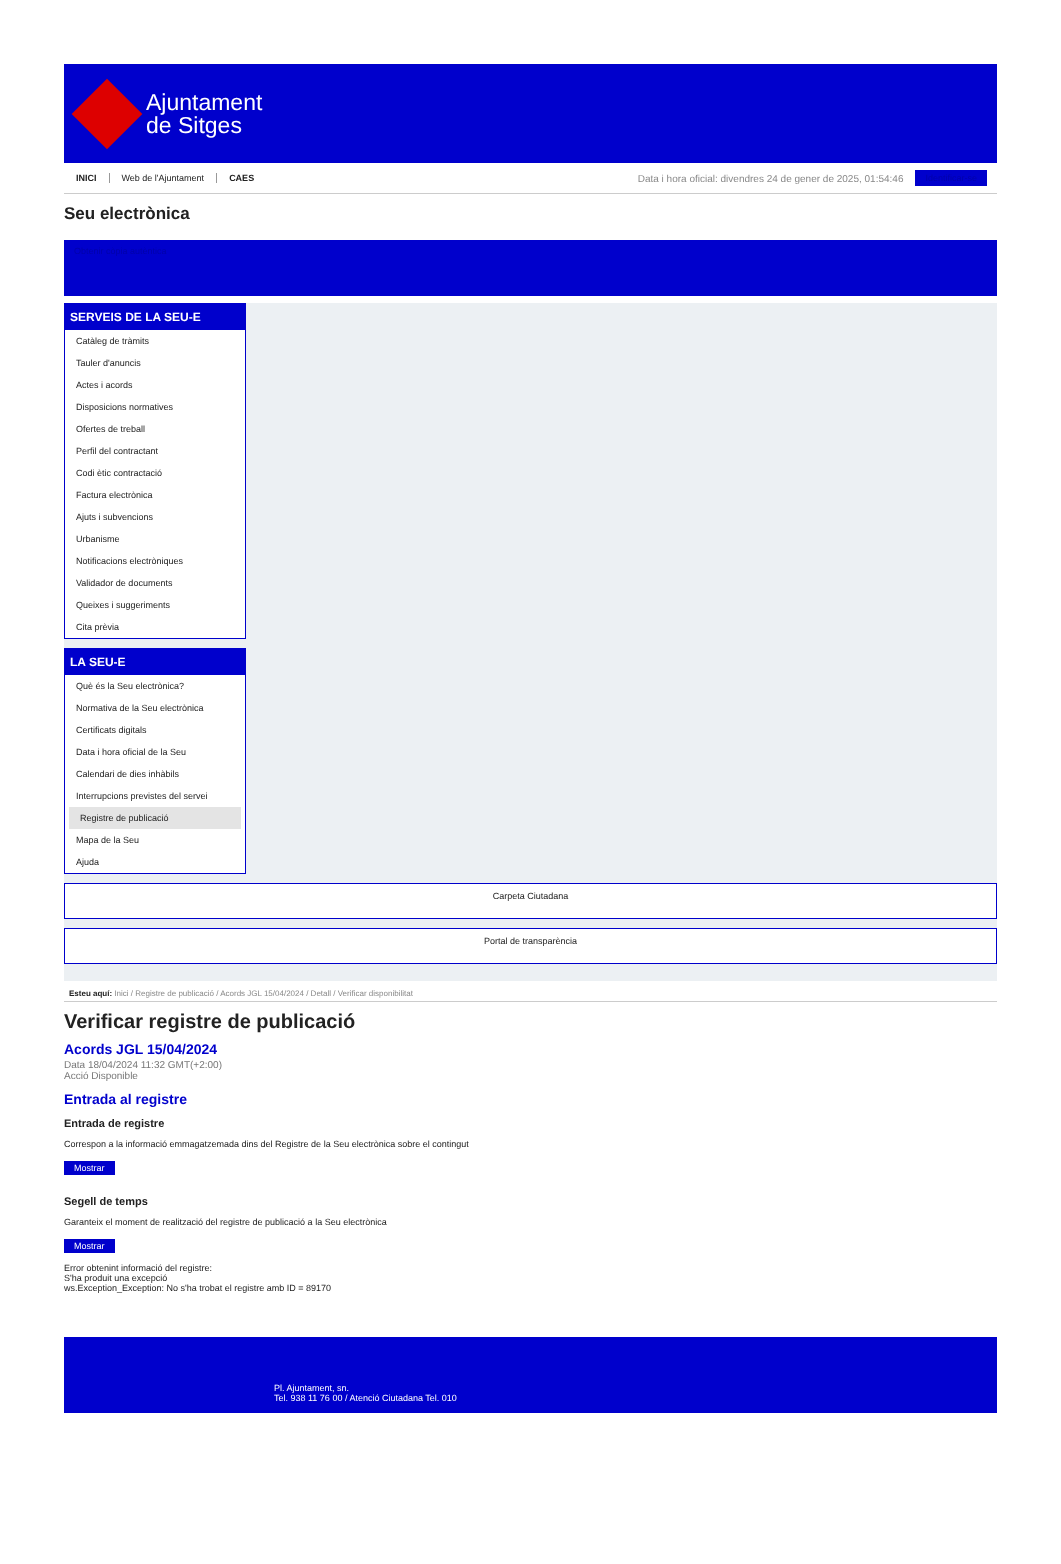Ajuntament
de Sitges
INICI Web de l'Ajuntament CAES Data i hora oficial: divendres 24 de gener de 2025, 01:54:46 Identificar-se
Seu electrònica
Obtenir còpia autèntica
SERVEIS DE LA SEU-E
Catàleg de tràmits
Tauler d'anuncis
Actes i acords
Disposicions normatives
Ofertes de treball
Perfil del contractant
Codi ètic contractació
Factura electrònica
Ajuts i subvencions
Urbanisme
Notificacions electròniques
Validador de documents
Queixes i suggeriments
Cita prèvia
LA SEU-E
Què és la Seu electrònica?
Normativa de la Seu electrònica
Certificats digitals
Data i hora oficial de la Seu
Calendari de dies inhàbils
Interrupcions previstes del servei
Registre de publicació
Mapa de la Seu
Ajuda
Carpeta Ciutadana
Portal de transparència
Esteu aquí: Inici / Registre de publicació / Acords JGL 15/04/2024 / Detall / Verificar disponibilitat
Verificar registre de publicació
Acords JGL 15/04/2024
Data 18/04/2024 11:32 GMT(+2:00)
Acció Disponible
Entrada al registre
Entrada de registre
Correspon a la informació emmagatzemada dins del Registre de la Seu electrònica sobre el contingut
Mostrar
Segell de temps
Garanteix el moment de realització del registre de publicació a la Seu electrònica
Mostrar
Error obtenint informació del registre:
S'ha produit una excepció
ws.Exception_Exception: No s'ha trobat el registre amb ID = 89170
Pl. Ajuntament, sn.
Tel. 938 11 76 00 / Atenció Ciutadana Tel. 010